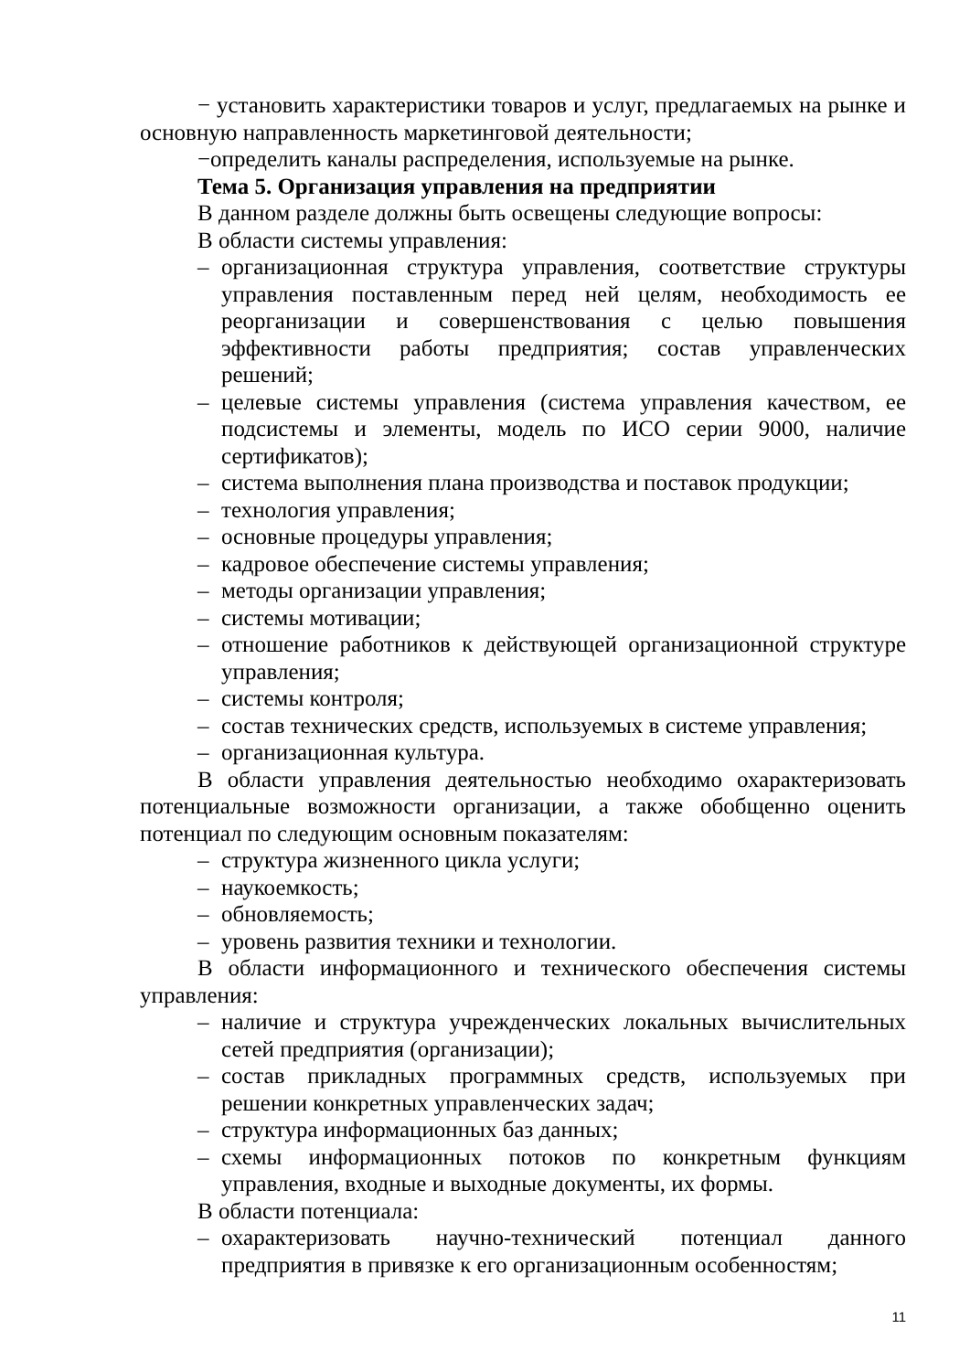− установить характеристики товаров и услуг, предлагаемых на рынке и основную направленность маркетинговой деятельности;
−определить каналы распределения, используемые на рынке.
Тема 5. Организация управления на предприятии
В данном разделе должны быть освещены следующие вопросы:
В области системы управления:
– организационная структура управления, соответствие структуры управления поставленным перед ней целям, необходимость ее реорганизации и совершенствования с целью повышения эффективности работы предприятия; состав управленческих решений;
– целевые системы управления (система управления качеством, ее подсистемы и элементы, модель по ИСО серии 9000, наличие сертификатов);
– система выполнения плана производства и поставок продукции;
– технология управления;
– основные процедуры управления;
– кадровое обеспечение системы управления;
– методы организации управления;
– системы мотивации;
– отношение работников к действующей организационной структуре управления;
– системы контроля;
– состав технических средств, используемых в системе управления;
– организационная культура.
В области управления деятельностью необходимо охарактеризовать потенциальные возможности организации, а также обобщенно оценить потенциал по следующим основным показателям:
– структура жизненного цикла услуги;
– наукоемкость;
– обновляемость;
– уровень развития техники и технологии.
В области информационного и технического обеспечения системы управления:
– наличие и структура учрежденческих локальных вычислительных сетей предприятия (организации);
– состав прикладных программных средств, используемых при решении конкретных управленческих задач;
– структура информационных баз данных;
– схемы информационных потоков по конкретным функциям управления, входные и выходные документы, их формы.
В области потенциала:
– охарактеризовать научно-технический потенциал данного предприятия в привязке к его организационным особенностям;
11